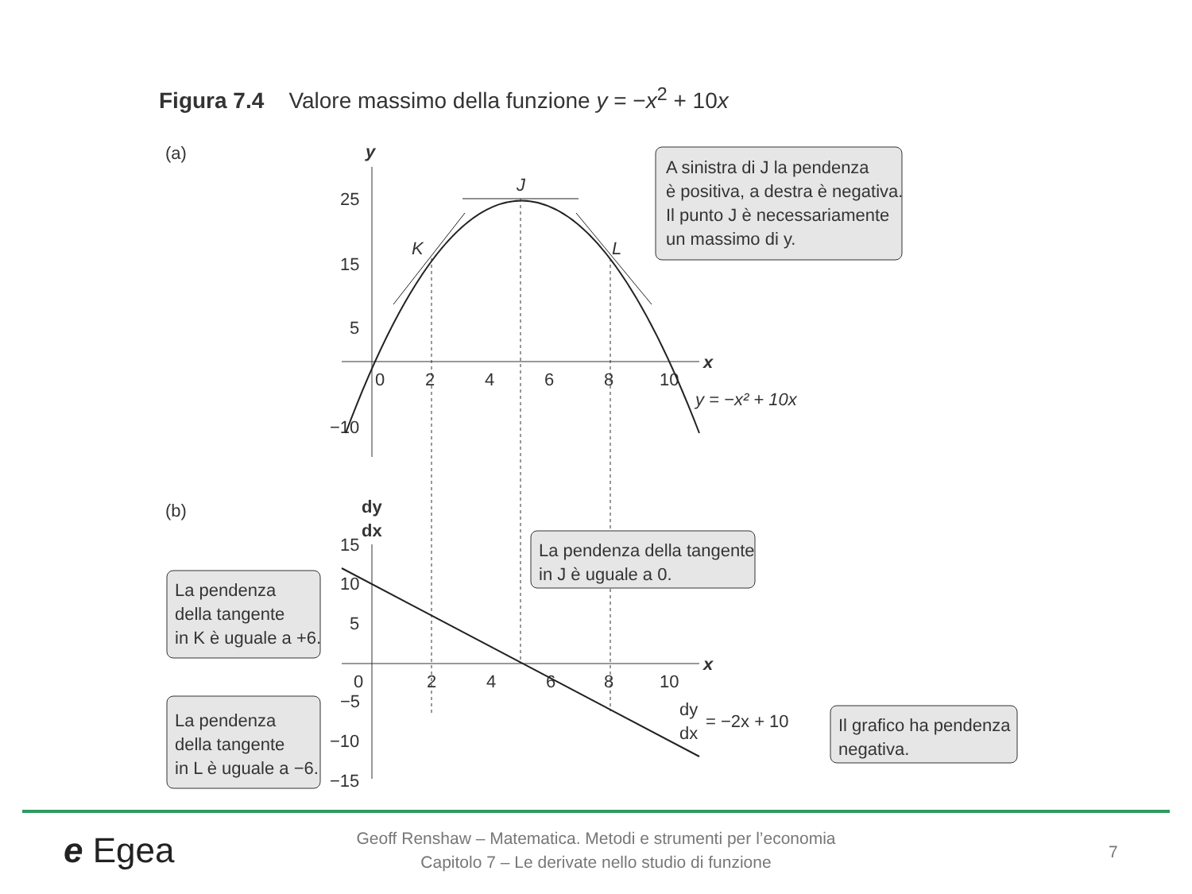Figura 7.4 Valore massimo della funzione y = −x<sup>2</sup> + 10x
(a)
y
x
25
15
5
−10
0
2
4
6
8
10
J
K
L
y = −x² + 10x
A sinistra di J la pendenza
è positiva, a destra è negativa.
Il punto J è necessariamente
un massimo di y.
(b)
dy
dx
x
15
10
5
−5
−10
−15
0
2
4
6
8
10
dy
dx
= −2x + 10
La pendenza
della tangente
in K è uguale a +6.
La pendenza
della tangente
in L è uguale a −6.
La pendenza della tangente
in J è uguale a 0.
Il grafico ha pendenza
negativa.
e Egea
Geoff Renshaw – Matematica. Metodi e strumenti per l’economia
Capitolo 7 – Le derivate nello studio di funzione
7